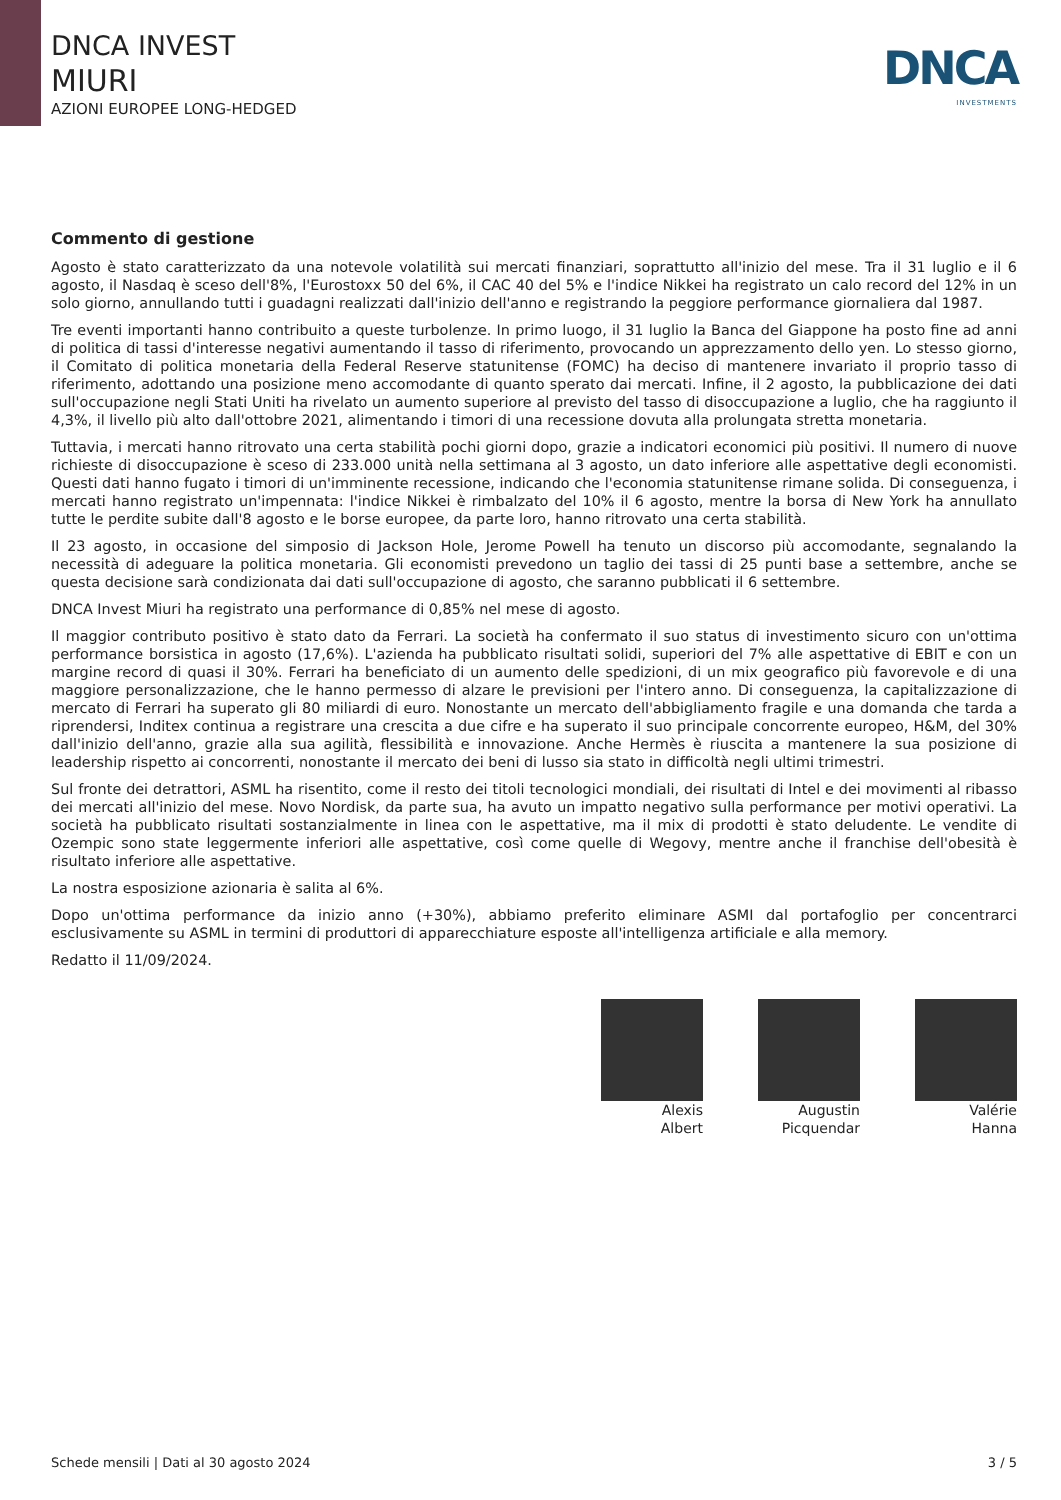DNCA INVEST
MIURI
AZIONI EUROPEE LONG-HEDGED
DNCA
INVESTMENTS
Commento di gestione
Agosto è stato caratterizzato da una notevole volatilità sui mercati finanziari, soprattutto all'inizio del mese. Tra il 31 luglio e il 6 agosto, il Nasdaq è sceso dell'8%, l'Eurostoxx 50 del 6%, il CAC 40 del 5% e l'indice Nikkei ha registrato un calo record del 12% in un solo giorno, annullando tutti i guadagni realizzati dall'inizio dell'anno e registrando la peggiore performance giornaliera dal 1987.
Tre eventi importanti hanno contribuito a queste turbolenze. In primo luogo, il 31 luglio la Banca del Giappone ha posto fine ad anni di politica di tassi d'interesse negativi aumentando il tasso di riferimento, provocando un apprezzamento dello yen. Lo stesso giorno, il Comitato di politica monetaria della Federal Reserve statunitense (FOMC) ha deciso di mantenere invariato il proprio tasso di riferimento, adottando una posizione meno accomodante di quanto sperato dai mercati. Infine, il 2 agosto, la pubblicazione dei dati sull'occupazione negli Stati Uniti ha rivelato un aumento superiore al previsto del tasso di disoccupazione a luglio, che ha raggiunto il 4,3%, il livello più alto dall'ottobre 2021, alimentando i timori di una recessione dovuta alla prolungata stretta monetaria.
Tuttavia, i mercati hanno ritrovato una certa stabilità pochi giorni dopo, grazie a indicatori economici più positivi. Il numero di nuove richieste di disoccupazione è sceso di 233.000 unità nella settimana al 3 agosto, un dato inferiore alle aspettative degli economisti. Questi dati hanno fugato i timori di un'imminente recessione, indicando che l'economia statunitense rimane solida. Di conseguenza, i mercati hanno registrato un'impennata: l'indice Nikkei è rimbalzato del 10% il 6 agosto, mentre la borsa di New York ha annullato tutte le perdite subite dall'8 agosto e le borse europee, da parte loro, hanno ritrovato una certa stabilità.
Il 23 agosto, in occasione del simposio di Jackson Hole, Jerome Powell ha tenuto un discorso più accomodante, segnalando la necessità di adeguare la politica monetaria. Gli economisti prevedono un taglio dei tassi di 25 punti base a settembre, anche se questa decisione sarà condizionata dai dati sull'occupazione di agosto, che saranno pubblicati il 6 settembre.
DNCA Invest Miuri ha registrato una performance di 0,85% nel mese di agosto.
Il maggior contributo positivo è stato dato da Ferrari. La società ha confermato il suo status di investimento sicuro con un'ottima performance borsistica in agosto (17,6%). L'azienda ha pubblicato risultati solidi, superiori del 7% alle aspettative di EBIT e con un margine record di quasi il 30%. Ferrari ha beneficiato di un aumento delle spedizioni, di un mix geografico più favorevole e di una maggiore personalizzazione, che le hanno permesso di alzare le previsioni per l'intero anno. Di conseguenza, la capitalizzazione di mercato di Ferrari ha superato gli 80 miliardi di euro. Nonostante un mercato dell'abbigliamento fragile e una domanda che tarda a riprendersi, Inditex continua a registrare una crescita a due cifre e ha superato il suo principale concorrente europeo, H&M, del 30% dall'inizio dell'anno, grazie alla sua agilità, flessibilità e innovazione. Anche Hermès è riuscita a mantenere la sua posizione di leadership rispetto ai concorrenti, nonostante il mercato dei beni di lusso sia stato in difficoltà negli ultimi trimestri.
Sul fronte dei detrattori, ASML ha risentito, come il resto dei titoli tecnologici mondiali, dei risultati di Intel e dei movimenti al ribasso dei mercati all'inizio del mese. Novo Nordisk, da parte sua, ha avuto un impatto negativo sulla performance per motivi operativi. La società ha pubblicato risultati sostanzialmente in linea con le aspettative, ma il mix di prodotti è stato deludente. Le vendite di Ozempic sono state leggermente inferiori alle aspettative, così come quelle di Wegovy, mentre anche il franchise dell'obesità è risultato inferiore alle aspettative.
La nostra esposizione azionaria è salita al 6%.
Dopo un'ottima performance da inizio anno (+30%), abbiamo preferito eliminare ASMI dal portafoglio per concentrarci esclusivamente su ASML in termini di produttori di apparecchiature esposte all'intelligenza artificiale e alla memory.
Redatto il 11/09/2024.
Alexis
Albert
Augustin
Picquendar
Valérie
Hanna
Schede mensili | Dati al 30 agosto 2024 3 / 5